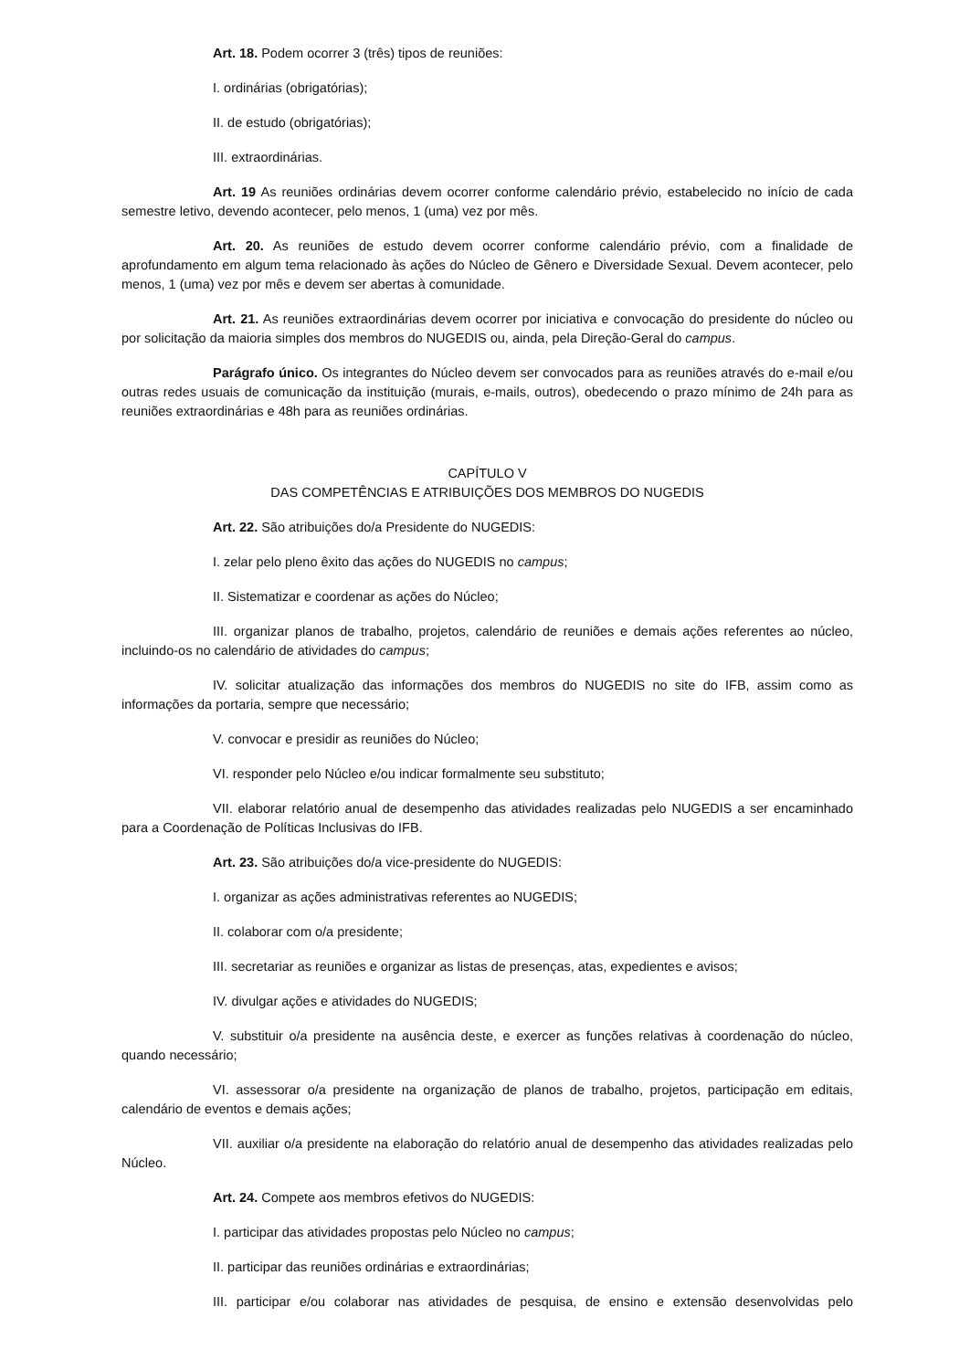Art. 18. Podem ocorrer 3 (três) tipos de reuniões:
I. ordinárias (obrigatórias);
II. de estudo (obrigatórias);
III. extraordinárias.
Art. 19 As reuniões ordinárias devem ocorrer conforme calendário prévio, estabelecido no início de cada semestre letivo, devendo acontecer, pelo menos, 1 (uma) vez por mês.
Art. 20. As reuniões de estudo devem ocorrer conforme calendário prévio, com a finalidade de aprofundamento em algum tema relacionado às ações do Núcleo de Gênero e Diversidade Sexual. Devem acontecer, pelo menos, 1 (uma) vez por mês e devem ser abertas à comunidade.
Art. 21. As reuniões extraordinárias devem ocorrer por iniciativa e convocação do presidente do núcleo ou por solicitação da maioria simples dos membros do NUGEDIS ou, ainda, pela Direção-Geral do campus.
Parágrafo único. Os integrantes do Núcleo devem ser convocados para as reuniões através do e-mail e/ou outras redes usuais de comunicação da instituição (murais, e-mails, outros), obedecendo o prazo mínimo de 24h para as reuniões extraordinárias e 48h para as reuniões ordinárias.
CAPÍTULO V
DAS COMPETÊNCIAS E ATRIBUIÇÕES DOS MEMBROS DO NUGEDIS
Art. 22. São atribuições do/a Presidente do NUGEDIS:
I. zelar pelo pleno êxito das ações do NUGEDIS no campus;
II. Sistematizar e coordenar as ações do Núcleo;
III. organizar planos de trabalho, projetos, calendário de reuniões e demais ações referentes ao núcleo, incluindo-os no calendário de atividades do campus;
IV. solicitar atualização das informações dos membros do NUGEDIS no site do IFB, assim como as informações da portaria, sempre que necessário;
V. convocar e presidir as reuniões do Núcleo;
VI. responder pelo Núcleo e/ou indicar formalmente seu substituto;
VII. elaborar relatório anual de desempenho das atividades realizadas pelo NUGEDIS a ser encaminhado para a Coordenação de Políticas Inclusivas do IFB.
Art. 23. São atribuições do/a vice-presidente do NUGEDIS:
I. organizar as ações administrativas referentes ao NUGEDIS;
II. colaborar com o/a presidente;
III. secretariar as reuniões e organizar as listas de presenças, atas, expedientes e avisos;
IV. divulgar ações e atividades do NUGEDIS;
V. substituir o/a presidente na ausência deste, e exercer as funções relativas à coordenação do núcleo, quando necessário;
VI. assessorar o/a presidente na organização de planos de trabalho, projetos, participação em editais, calendário de eventos e demais ações;
VII. auxiliar o/a presidente na elaboração do relatório anual de desempenho das atividades realizadas pelo Núcleo.
Art. 24. Compete aos membros efetivos do NUGEDIS:
I. participar das atividades propostas pelo Núcleo no campus;
II. participar das reuniões ordinárias e extraordinárias;
III. participar e/ou colaborar nas atividades de pesquisa, de ensino e extensão desenvolvidas pelo